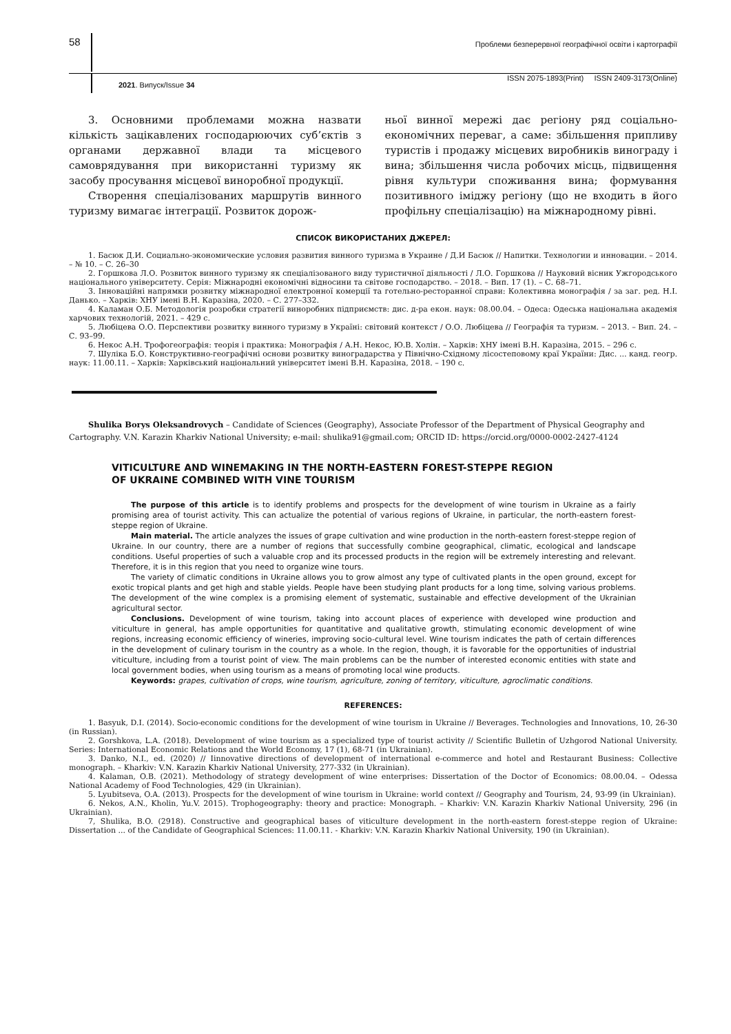58
Проблеми безперервної географічної освіти і картографії
2021. Випуск/Issue 34 ISSN 2075-1893(Print) ISSN 2409-3173(Online)
3. Основними проблемами можна назвати кількість зацікавлених господарюючих суб’єктів з органами державної влади та місцевого самоврядування при використанні туризму як засобу просування місцевої виноробної продукції.
Створення спеціалізованих маршрутів винного туризму вимагає інтеграції. Розвиток дорож-
ньої винної мережі дає регіону ряд соціально-економічних переваг, а саме: збільшення припливу туристів і продажу місцевих виробників винограду і вина; збільшення числа робочих місць, підвищення рівня культури споживання вина; формування позитивного іміджу регіону (що не входить в його профільну спеціалізацію) на міжнародному рівні.
СПИСОК ВИКОРИСТАНИХ ДЖЕРЕЛ:
1. Басюк Д.И. Социально-экономические условия развития винного туризма в Украине / Д.И Басюк // Напитки. Технологии и инновации. – 2014. – № 10. – С. 26–30
2. Горшкова Л.О. Розвиток винного туризму як спеціалізованого виду туристичної діяльності / Л.О. Горшкова // Науковий вісник Ужгородського національного університету. Серія: Міжнародні економічні відносини та світове господарство. – 2018. – Вип. 17 (1). – С. 68–71.
3. Інноваційні напрямки розвитку міжнародної електронної комерції та готельно-ресторанної справи: Колективна монографія / за заг. ред. Н.І. Данько. – Харків: ХНУ імені В.Н. Каразіна, 2020. – С. 277–332.
4. Каламан О.Б. Методологія розробки стратегії виноробних підприємств: дис. д-ра екон. наук: 08.00.04. – Одеса: Одеська національна академія харчових технологій, 2021. – 429 с.
5. Любіцева О.О. Перспективи розвитку винного туризму в Україні: світовий контекст / О.О. Любіцева // Географія та туризм. – 2013. – Вип. 24. – С. 93–99.
6. Некос А.Н. Трофогеографія: теорія і практика: Монографія / А.Н. Некос, Ю.В. Холін. – Харків: ХНУ імені В.Н. Каразіна, 2015. – 296 с.
7. Шуліка Б.О. Конструктивно-географічні основи розвитку виноградарства у Північно-Східному лісостеповому краї України: Дис. ... канд. геогр. наук: 11.00.11. – Харків: Харківський національний університет імені В.Н. Каразіна, 2018. – 190 с.
Shulika Borys Oleksandrovych – Candidate of Sciences (Geography), Associate Professor of the Department of Physical Geography and Cartography. V.N. Karazin Kharkiv National University; e-mail: shulika91@gmail.com; ORCID ID: https://orcid.org/0000-0002-2427-4124
VITICULTURE AND WINEMAKING IN THE NORTH-EASTERN FOREST-STEPPE REGION
OF UKRAINE COMBINED WITH VINE TOURISM
The purpose of this article is to identify problems and prospects for the development of wine tourism in Ukraine as a fairly promising area of tourist activity. This can actualize the potential of various regions of Ukraine, in particular, the north-eastern forest-steppe region of Ukraine.
Main material. The article analyzes the issues of grape cultivation and wine production in the north-eastern forest-steppe region of Ukraine. In our country, there are a number of regions that successfully combine geographical, climatic, ecological and landscape conditions. Useful properties of such a valuable crop and its processed products in the region will be extremely interesting and relevant. Therefore, it is in this region that you need to organize wine tours.
The variety of climatic conditions in Ukraine allows you to grow almost any type of cultivated plants in the open ground, except for exotic tropical plants and get high and stable yields. People have been studying plant products for a long time, solving various problems. The development of the wine complex is a promising element of systematic, sustainable and effective development of the Ukrainian agricultural sector.
Conclusions. Development of wine tourism, taking into account places of experience with developed wine production and viticulture in general, has ample opportunities for quantitative and qualitative growth, stimulating economic development of wine regions, increasing economic efficiency of wineries, improving socio-cultural level. Wine tourism indicates the path of certain differences in the development of culinary tourism in the country as a whole. In the region, though, it is favorable for the opportunities of industrial viticulture, including from a tourist point of view. The main problems can be the number of interested economic entities with state and local government bodies, when using tourism as a means of promoting local wine products.
Keywords: grapes, cultivation of crops, wine tourism, agriculture, zoning of territory, viticulture, agroclimatic conditions.
REFERENCES:
1. Basyuk, D.I. (2014). Socio-economic conditions for the development of wine tourism in Ukraine // Beverages. Technologies and Innovations, 10, 26-30 (in Russian).
2. Gorshkova, L.A. (2018). Development of wine tourism as a specialized type of tourist activity // Scientific Bulletin of Uzhgorod National University. Series: International Economic Relations and the World Economy, 17 (1), 68-71 (in Ukrainian).
3. Danko, N.I., ed. (2020) // Iinnovative directions of development of international e-commerce and hotel and Restaurant Business: Collective monograph. – Kharkiv: V.N. Karazin Kharkiv National University, 277-332 (in Ukrainian).
4. Kalaman, O.B. (2021). Methodology of strategy development of wine enterprises: Dissertation of the Doctor of Economics: 08.00.04. – Odessa National Academy of Food Technologies, 429 (in Ukrainian).
5. Lyubitseva, O.A. (2013). Prospects for the development of wine tourism in Ukraine: world context // Geography and Tourism, 24, 93-99 (in Ukrainian).
6. Nekos, A.N., Kholin, Yu.V. 2015). Trophogeography: theory and practice: Monograph. – Kharkiv: V.N. Karazin Kharkiv National University, 296 (in Ukrainian).
7, Shulika, B.O. (2918). Constructive and geographical bases of viticulture development in the north-eastern forest-steppe region of Ukraine: Dissertation ... of the Candidate of Geographical Sciences: 11.00.11. - Kharkiv: V.N. Karazin Kharkiv National University, 190 (in Ukrainian).